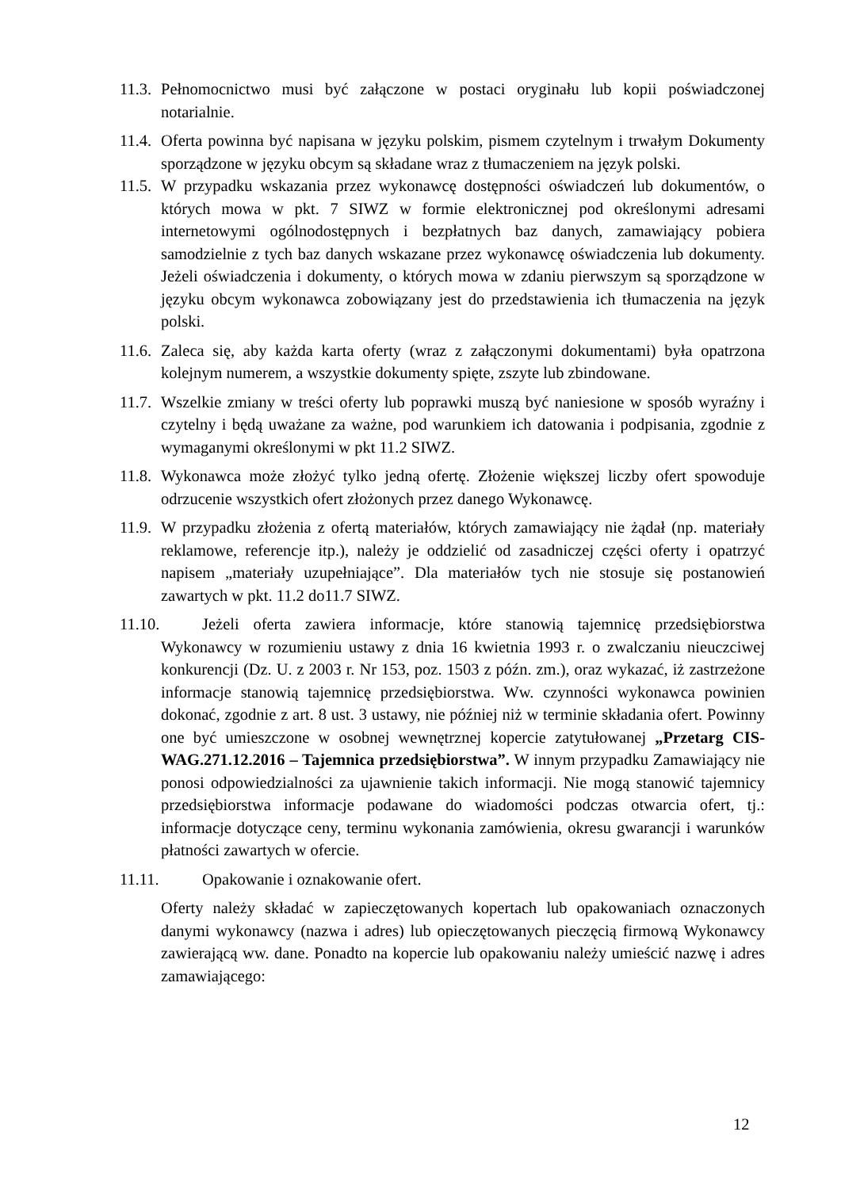11.3. Pełnomocnictwo musi być załączone w postaci oryginału lub kopii poświadczonej notarialnie.
11.4. Oferta powinna być napisana w języku polskim, pismem czytelnym i trwałym Dokumenty sporządzone w języku obcym są składane wraz z tłumaczeniem na język polski.
11.5. W przypadku wskazania przez wykonawcę dostępności oświadczeń lub dokumentów, o których mowa w pkt. 7 SIWZ w formie elektronicznej pod określonymi adresami internetowymi ogólnodostępnych i bezpłatnych baz danych, zamawiający pobiera samodzielnie z tych baz danych wskazane przez wykonawcę oświadczenia lub dokumenty. Jeżeli oświadczenia i dokumenty, o których mowa w zdaniu pierwszym są sporządzone w języku obcym wykonawca zobowiązany jest do przedstawienia ich tłumaczenia na język polski.
11.6. Zaleca się, aby każda karta oferty (wraz z załączonymi dokumentami) była opatrzona kolejnym numerem, a wszystkie dokumenty spięte, zszyte lub zbindowane.
11.7. Wszelkie zmiany w treści oferty lub poprawki muszą być naniesione w sposób wyraźny i czytelny i będą uważane za ważne, pod warunkiem ich datowania i podpisania, zgodnie z wymaganymi określonymi w pkt 11.2 SIWZ.
11.8. Wykonawca może złożyć tylko jedną ofertę. Złożenie większej liczby ofert spowoduje odrzucenie wszystkich ofert złożonych przez danego Wykonawcę.
11.9. W przypadku złożenia z ofertą materiałów, których zamawiający nie żądał (np. materiały reklamowe, referencje itp.), należy je oddzielić od zasadniczej części oferty i opatrzyć napisem „materiały uzupełniające”. Dla materiałów tych nie stosuje się postanowień zawartych w pkt. 11.2 do11.7 SIWZ.
11.10. Jeżeli oferta zawiera informacje, które stanowią tajemnicę przedsiębiorstwa Wykonawcy w rozumieniu ustawy z dnia 16 kwietnia 1993 r. o zwalczaniu nieuczciwej konkurencji (Dz. U. z 2003 r. Nr 153, poz. 1503 z późn. zm.), oraz wykazać, iż zastrzeżone informacje stanowią tajemnicę przedsiębiorstwa. Ww. czynności wykonawca powinien dokonać, zgodnie z art. 8 ust. 3 ustawy, nie później niż w terminie składania ofert. Powinny one być umieszczone w osobnej wewnętrznej kopercie zatytułowanej „Przetarg CIS-WAG.271.12.2016 – Tajemnica przedsiębiorstwa”. W innym przypadku Zamawiający nie ponosi odpowiedzialności za ujawnienie takich informacji. Nie mogą stanowić tajemnicy przedsiębiorstwa informacje podawane do wiadomości podczas otwarcia ofert, tj.: informacje dotyczące ceny, terminu wykonania zamówienia, okresu gwarancji i warunków płatności zawartych w ofercie.
11.11. Opakowanie i oznakowanie ofert.
Oferty należy składać w zapieczętowanych kopertach lub opakowaniach oznaczonych danymi wykonawcy (nazwa i adres) lub opieczętowanych pieczęcią firmową Wykonawcy zawierającą ww. dane. Ponadto na kopercie lub opakowaniu należy umieścić nazwę i adres zamawiającego:
12